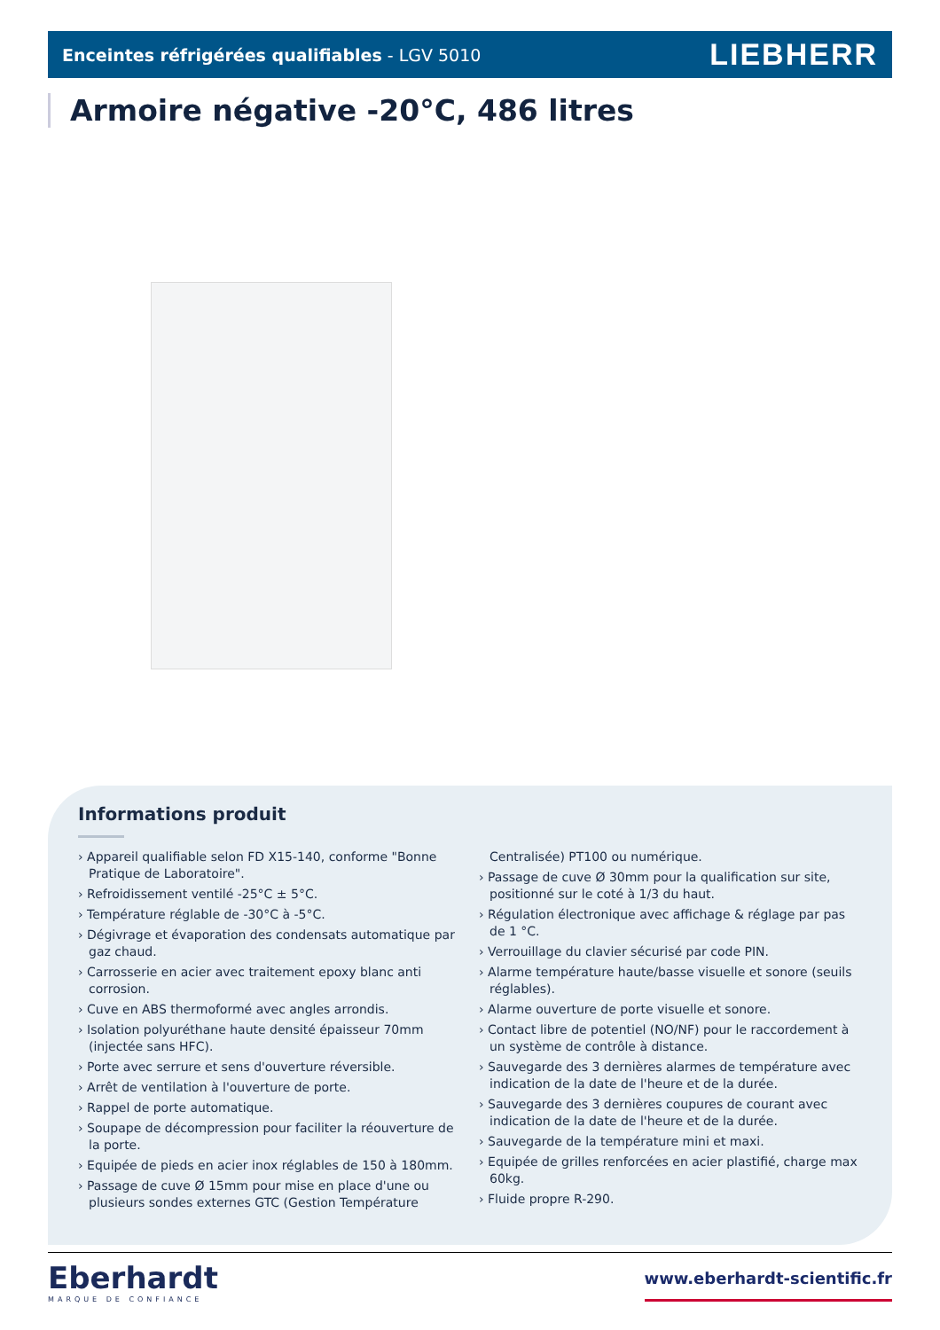Enceintes réfrigérées qualifiables - LGV 5010
LIEBHERR
Armoire négative -20°C, 486 litres
Informations produit
› Appareil qualifiable selon FD X15-140, conforme "Bonne Pratique de Laboratoire".
› Refroidissement ventilé -25°C ± 5°C.
› Température réglable de -30°C à -5°C.
› Dégivrage et évaporation des condensats automatique par gaz chaud.
› Carrosserie en acier avec traitement epoxy blanc anti corrosion.
› Cuve en ABS thermoformé avec angles arrondis.
› Isolation polyuréthane haute densité épaisseur 70mm (injectée sans HFC).
› Porte avec serrure et sens d'ouverture réversible.
› Arrêt de ventilation à l'ouverture de porte.
› Rappel de porte automatique.
› Soupape de décompression pour faciliter la réouverture de la porte.
› Equipée de pieds en acier inox réglables de 150 à 180mm.
› Passage de cuve Ø 15mm pour mise en place d'une ou plusieurs sondes externes GTC (Gestion Température Centralisée) PT100 ou numérique.
› Passage de cuve Ø 30mm pour la qualification sur site, positionné sur le coté à 1/3 du haut.
› Régulation électronique avec affichage & réglage par pas de 1 °C.
› Verrouillage du clavier sécurisé par code PIN.
› Alarme température haute/basse visuelle et sonore (seuils réglables).
› Alarme ouverture de porte visuelle et sonore.
› Contact libre de potentiel (NO/NF) pour le raccordement à un système de contrôle à distance.
› Sauvegarde des 3 dernières alarmes de température avec indication de la date de l'heure et de la durée.
› Sauvegarde des 3 dernières coupures de courant avec indication de la date de l'heure et de la durée.
› Sauvegarde de la température mini et maxi.
› Equipée de grilles renforcées en acier plastifié, charge max 60kg.
› Fluide propre R-290.
Eberhardt
MARQUE DE CONFIANCE
www.eberhardt-scientific.fr